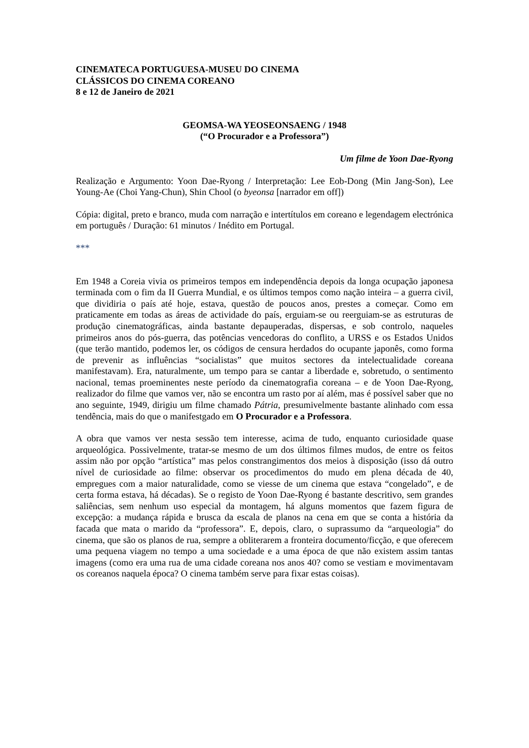CINEMATECA PORTUGUESA-MUSEU DO CINEMA
CLÁSSICOS DO CINEMA COREANO
8 e 12 de Janeiro de 2021
GEOMSA-WA YEOSEONSAENG / 1948
(“O Procurador e a Professora”)
Um filme de Yoon Dae-Ryong
Realização e Argumento: Yoon Dae-Ryong / Interpretação: Lee Eob-Dong (Min Jang-Son), Lee Young-Ae (Choi Yang-Chun), Shin Chool (o byeonsa [narrador em off])
Cópia: digital, preto e branco, muda com narração e intertítulos em coreano e legendagem electrónica em português / Duração: 61 minutos / Inédito em Portugal.
***
Em 1948 a Coreia vivia os primeiros tempos em independência depois da longa ocupação japonesa terminada com o fim da II Guerra Mundial, e os últimos tempos como nação inteira – a guerra civil, que dividiria o país até hoje, estava, questão de poucos anos, prestes a começar. Como em praticamente em todas as áreas de actividade do país, erguiam-se ou reerguiam-se as estruturas de produção cinematográficas, ainda bastante depauperadas, dispersas, e sob controlo, naqueles primeiros anos do pós-guerra, das potências vencedoras do conflito, a URSS e os Estados Unidos (que terão mantido, podemos ler, os códigos de censura herdados do ocupante japonês, como forma de prevenir as influências “socialistas” que muitos sectores da intelectualidade coreana manifestavam). Era, naturalmente, um tempo para se cantar a liberdade e, sobretudo, o sentimento nacional, temas proeminentes neste período da cinematografia coreana – e de Yoon Dae-Ryong, realizador do filme que vamos ver, não se encontra um rasto por aí além, mas é possível saber que no ano seguinte, 1949, dirigiu um filme chamado Pátria, presumivelmente bastante alinhado com essa tendência, mais do que o manifestgado em O Procurador e a Professora.
A obra que vamos ver nesta sessão tem interesse, acima de tudo, enquanto curiosidade quase arqueológica. Possivelmente, tratar-se mesmo de um dos últimos filmes mudos, de entre os feitos assim não por opção “artística” mas pelos constrangimentos dos meios à disposição (isso dá outro nível de curiosidade ao filme: observar os procedimentos do mudo em plena década de 40, empregues com a maior naturalidade, como se viesse de um cinema que estava “congelado”, e de certa forma estava, há décadas). Se o registo de Yoon Dae-Ryong é bastante descritivo, sem grandes saliências, sem nenhum uso especial da montagem, há alguns momentos que fazem figura de excepção: a mudança rápida e brusca da escala de planos na cena em que se conta a história da facada que mata o marido da “professora”. E, depois, claro, o suprassumo da “arqueologia” do cinema, que são os planos de rua, sempre a obliterarem a fronteira documento/ficção, e que oferecem uma pequena viagem no tempo a uma sociedade e a uma época de que não existem assim tantas imagens (como era uma rua de uma cidade coreana nos anos 40? como se vestiam e movimentavam os coreanos naquela época? O cinema também serve para fixar estas coisas).